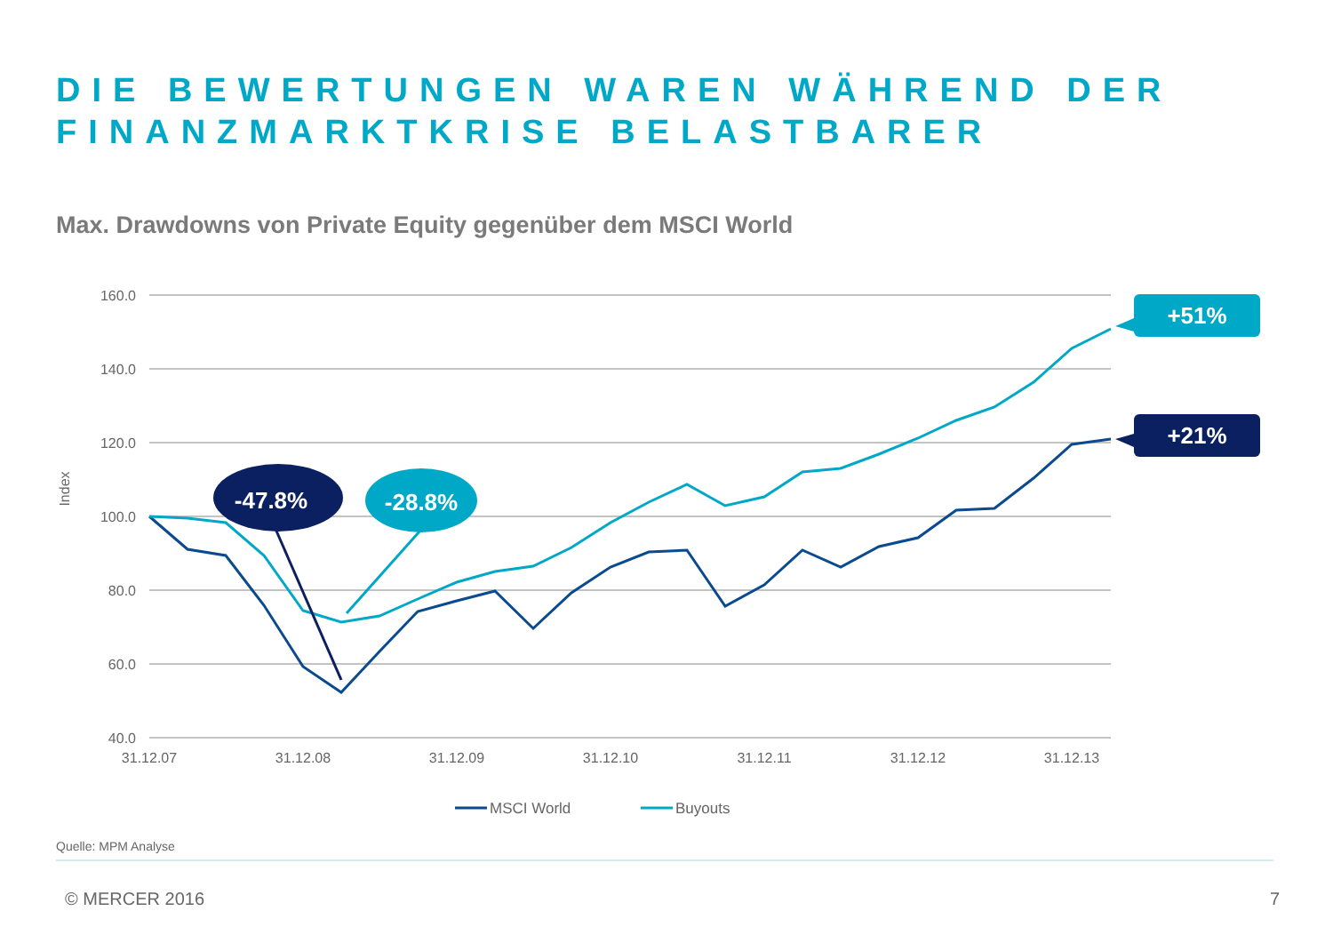DIE BEWERTUNGEN WAREN WÄHREND DER
FINANZMARKTKRISE BELASTBARER
Max. Drawdowns von Private Equity gegenüber dem MSCI World
160.0
140.0
120.0
100.0
80.0
60.0
40.0
Index
31.12.07
31.12.08
31.12.09
31.12.10
31.12.11
31.12.12
31.12.13
-47.8%
-28.8%
+51%
+21%
MSCI World
Buyouts
Quelle: MPM Analyse
© MERCER 2016 7